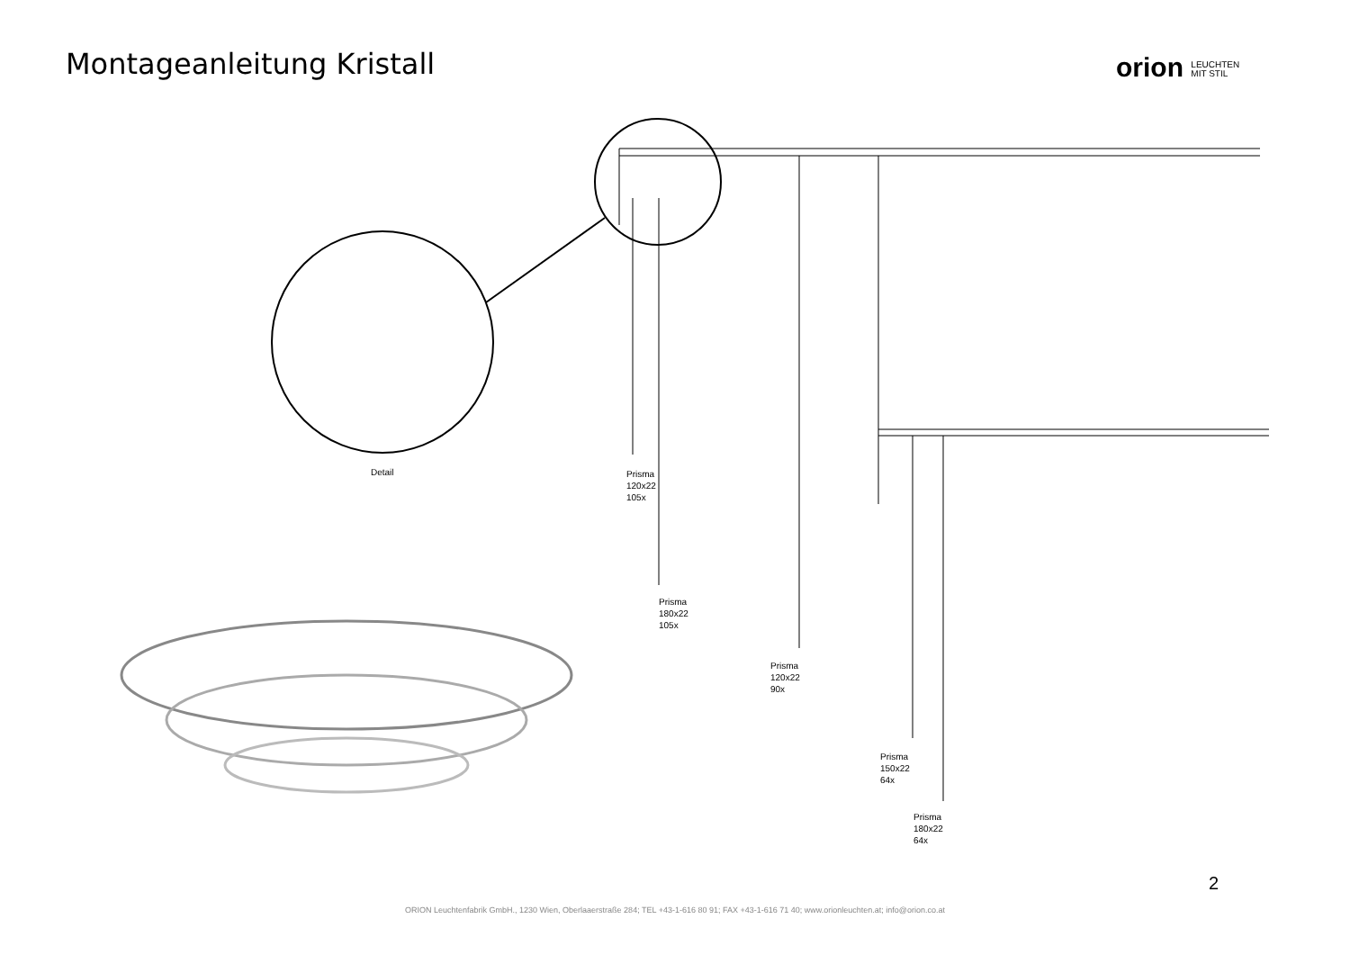Montageanleitung Kristall
orion LEUCHTEN
MIT STIL
Detail
Prisma
120x22
105x
Prisma
180x22
105x
Prisma
120x22
90x
Prisma
150x22
64x
Prisma
180x22
64x
2
ORION Leuchtenfabrik GmbH., 1230 Wien, Oberlaaerstraße 284; TEL +43-1-616 80 91; FAX +43-1-616 71 40; www.orionleuchten.at; info@orion.co.at